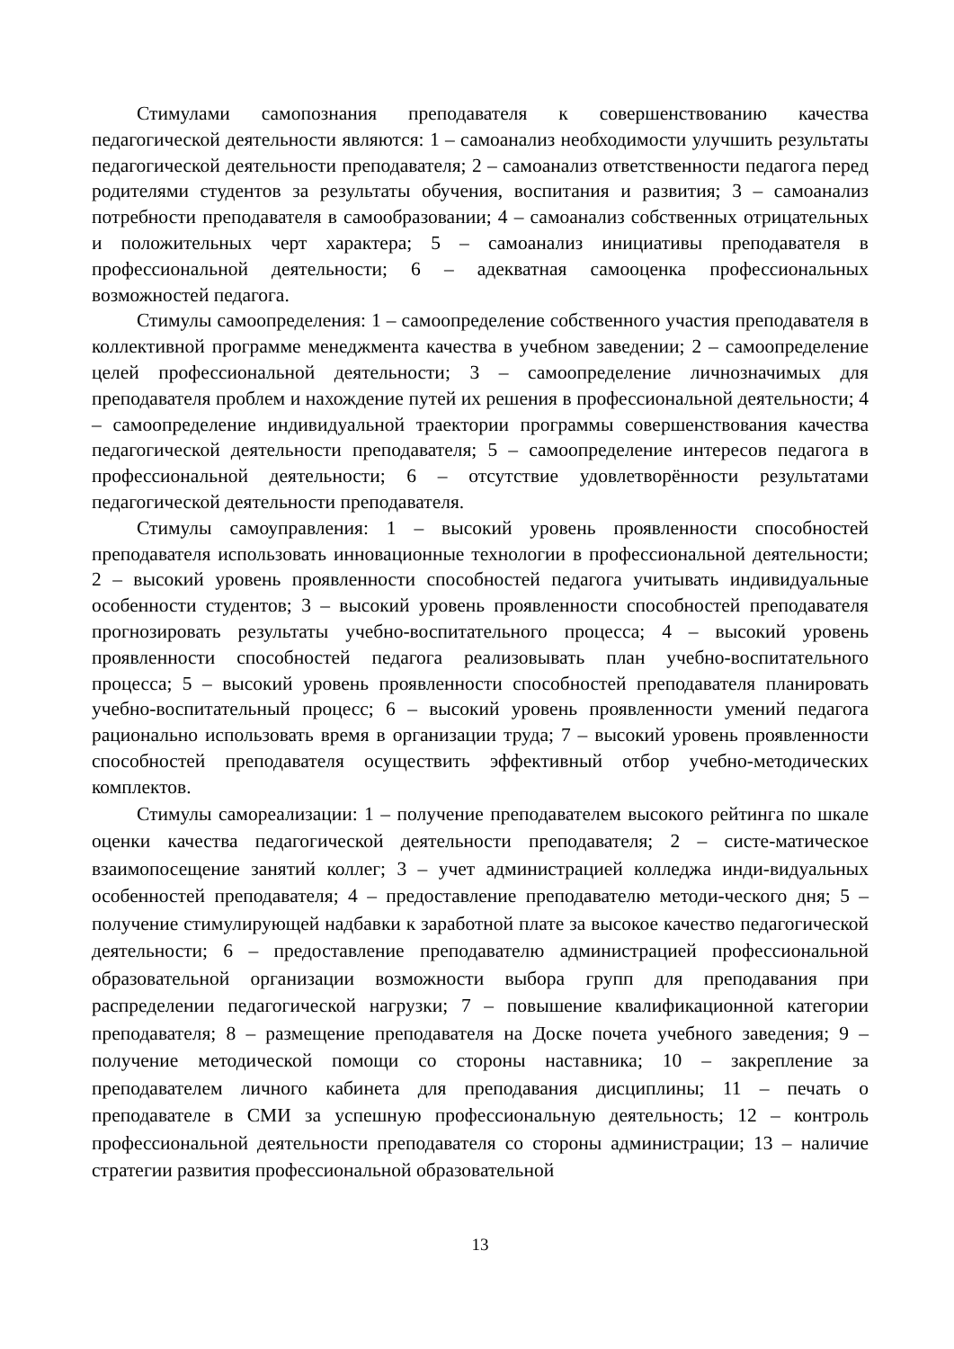Стимулами самопознания преподавателя к совершенствованию качества педагогической деятельности являются: 1 – самоанализ необходимости улучшить результаты педагогической деятельности преподавателя; 2 – самоанализ ответственности педагога перед родителями студентов за результаты обучения, воспитания и развития; 3 – самоанализ потребности преподавателя в самообразовании; 4 – самоанализ собственных отрицательных и положительных черт характера; 5 – самоанализ инициативы преподавателя в профессиональной деятельности; 6 – адекватная самооценка профессиональных возможностей педагога.
Стимулы самоопределения: 1 – самоопределение собственного участия преподавателя в коллективной программе менеджмента качества в учебном заведении; 2 – самоопределение целей профессиональной деятельности; 3 – самоопределение личнозначимых для преподавателя проблем и нахождение путей их решения в профессиональной деятельности; 4 – самоопределение индивидуальной траектории программы совершенствования качества педагогической деятельности преподавателя; 5 – самоопределение интересов педагога в профессиональной деятельности; 6 – отсутствие удовлетворённости результатами педагогической деятельности преподавателя.
Стимулы самоуправления: 1 – высокий уровень проявленности способностей преподавателя использовать инновационные технологии в профессиональной деятельности; 2 – высокий уровень проявленности способностей педагога учитывать индивидуальные особенности студентов; 3 – высокий уровень проявленности способностей преподавателя прогнозировать результаты учебно-воспитательного процесса; 4 – высокий уровень проявленности способностей педагога реализовывать план учебно-воспитательного процесса; 5 – высокий уровень проявленности способностей преподавателя планировать учебно-воспитательный процесс; 6 – высокий уровень проявленности умений педагога рационально использовать время в организации труда; 7 – высокий уровень проявленности способностей преподавателя осуществить эффективный отбор учебно-методических комплектов.
Стимулы самореализации: 1 – получение преподавателем высокого рейтинга по шкале оценки качества педагогической деятельности преподавателя; 2 – систе-матическое взаимопосещение занятий коллег; 3 – учет администрацией колледжа инди-видуальных особенностей преподавателя; 4 – предоставление преподавателю методи-ческого дня; 5 – получение стимулирующей надбавки к заработной плате за высокое качество педагогической деятельности; 6 – предоставление преподавателю администрацией профессиональной образовательной организации возможности выбора групп для преподавания при распределении педагогической нагрузки; 7 – повышение квалификационной категории преподавателя; 8 – размещение преподавателя на Доске почета учебного заведения; 9 – получение методической помощи со стороны наставника; 10 – закрепление за преподавателем личного кабинета для преподавания дисциплины; 11 – печать о преподавателе в СМИ за успешную профессиональную деятельность; 12 – контроль профессиональной деятельности преподавателя со стороны администрации; 13 – наличие стратегии развития профессиональной образовательной
13